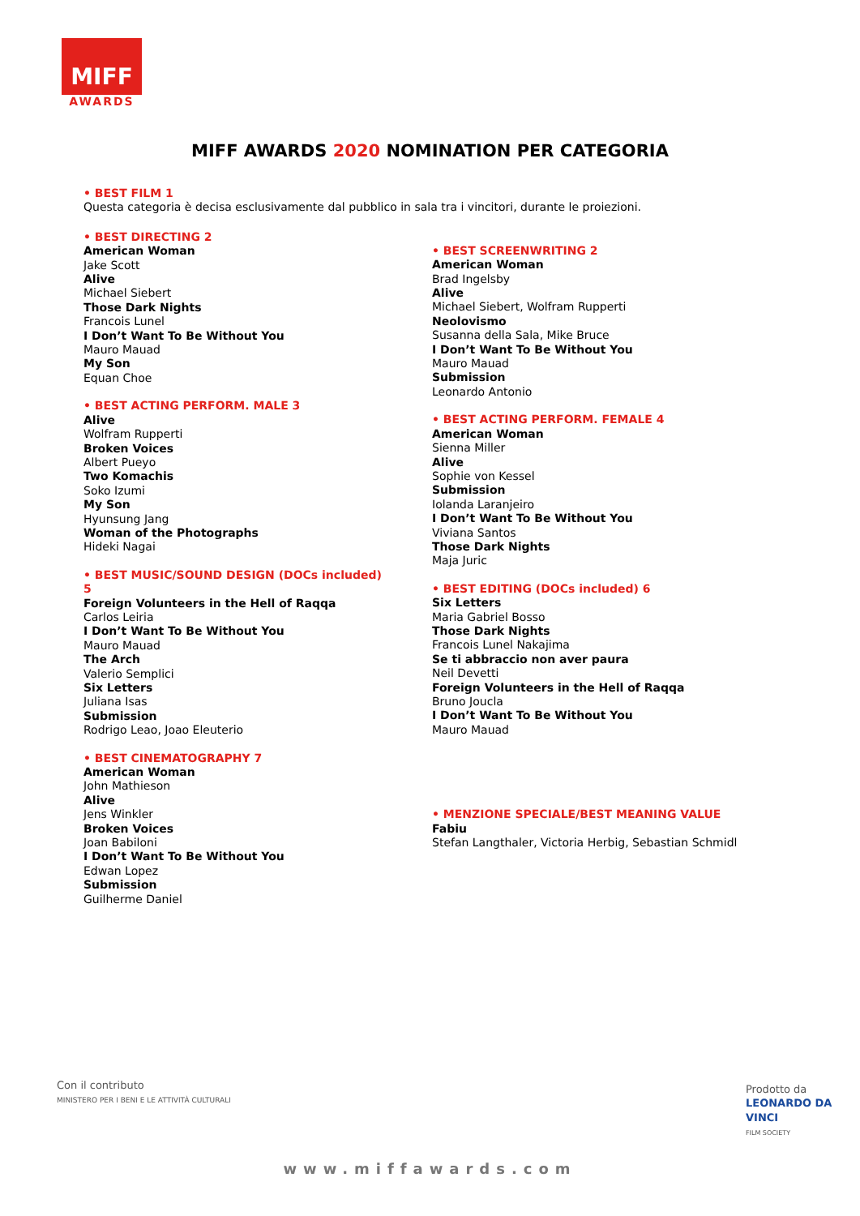MIFF
AWARDS
MIFF AWARDS 2020 NOMINATION PER CATEGORIA
• BEST FILM 1
Questa categoria è decisa esclusivamente dal pubblico in sala tra i vincitori, durante le proiezioni.
• BEST DIRECTING 2
American Woman
Jake Scott
Alive
Michael Siebert
Those Dark Nights
Francois Lunel
I Don’t Want To Be Without You
Mauro Mauad
My Son
Equan Choe
• BEST ACTING PERFORM. MALE 3
Alive
Wolfram Rupperti
Broken Voices
Albert Pueyo
Two Komachis
Soko Izumi
My Son
Hyunsung Jang
Woman of the Photographs
Hideki Nagai
• BEST MUSIC/SOUND DESIGN (DOCs included)
5
Foreign Volunteers in the Hell of Raqqa
Carlos Leiria
I Don’t Want To Be Without You
Mauro Mauad
The Arch
Valerio Semplici
Six Letters
Juliana Isas
Submission
Rodrigo Leao, Joao Eleuterio
• BEST CINEMATOGRAPHY 7
American Woman
John Mathieson
Alive
Jens Winkler
Broken Voices
Joan Babiloni
I Don’t Want To Be Without You
Edwan Lopez
Submission
Guilherme Daniel
• BEST SCREENWRITING 2
American Woman
Brad Ingelsby
Alive
Michael Siebert, Wolfram Rupperti
Neolovismo
Susanna della Sala, Mike Bruce
I Don’t Want To Be Without You
Mauro Mauad
Submission
Leonardo Antonio
• BEST ACTING PERFORM. FEMALE 4
American Woman
Sienna Miller
Alive
Sophie von Kessel
Submission
Iolanda Laranjeiro
I Don’t Want To Be Without You
Viviana Santos
Those Dark Nights
Maja Juric
• BEST EDITING (DOCs included) 6
Six Letters
Maria Gabriel Bosso
Those Dark Nights
Francois Lunel Nakajima
Se ti abbraccio non aver paura
Neil Devetti
Foreign Volunteers in the Hell of Raqqa
Bruno Joucla
I Don’t Want To Be Without You
Mauro Mauad
• MENZIONE SPECIALE/BEST MEANING VALUE
Fabiu
Stefan Langthaler, Victoria Herbig, Sebastian Schmidl
Con il contributo
MINISTERO PER I BENI E LE ATTIVITÀ CULTURALI
Prodotto da
LEONARDO DA VINCI
FILM SOCIETY
www.miffawards.com